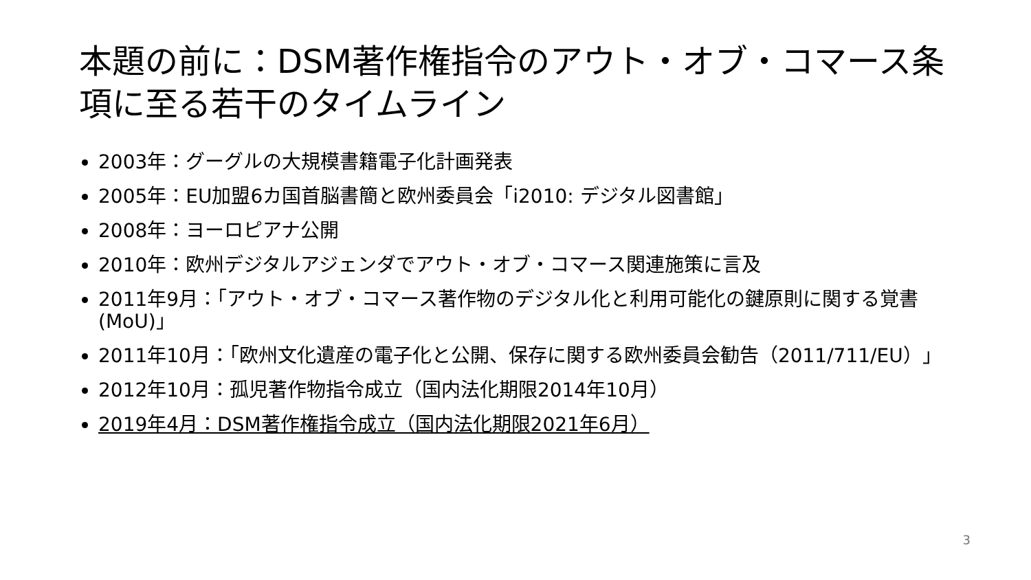本題の前に：DSM著作権指令のアウト・オブ・コマース条項に至る若干のタイムライン
2003年：グーグルの大規模書籍電子化計画発表
2005年：EU加盟6カ国首脳書簡と欧州委員会「i2010: デジタル図書館」
2008年：ヨーロピアナ公開
2010年：欧州デジタルアジェンダでアウト・オブ・コマース関連施策に言及
2011年9月：「アウト・オブ・コマース著作物のデジタル化と利用可能化の鍵原則に関する覚書(MoU)」
2011年10月：「欧州文化遺産の電子化と公開、保存に関する欧州委員会勧告（2011/711/EU）」
2012年10月：孤児著作物指令成立（国内法化期限2014年10月）
2019年4月：DSM著作権指令成立（国内法化期限2021年6月）
3